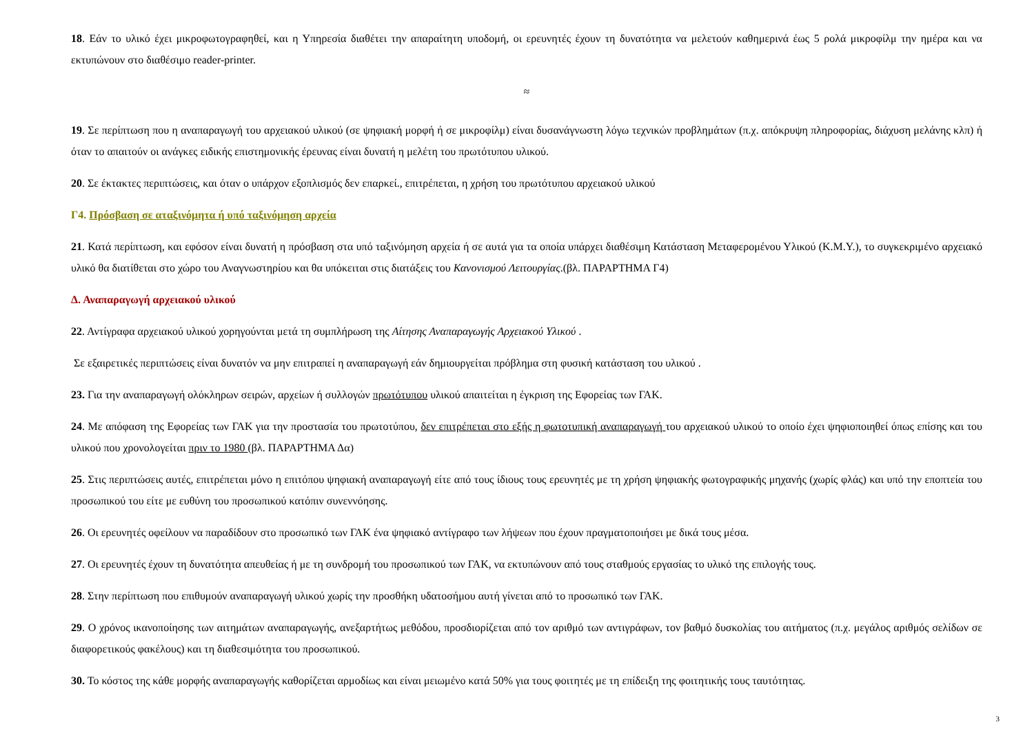18. Εάν το υλικό έχει μικροφωτογραφηθεί, και η Υπηρεσία διαθέτει την απαραίτητη υποδομή, οι ερευνητές έχουν τη δυνατότητα να μελετούν καθημερινά έως 5 ρολά μικροφίλμ την ημέρα και να εκτυπώνουν στο διαθέσιμο reader-printer.
≈
19. Σε περίπτωση που η αναπαραγωγή του αρχειακού υλικού (σε ψηφιακή μορφή ή σε μικροφίλμ) είναι δυσανάγνωστη λόγω τεχνικών προβλημάτων (π.χ. απόκρυψη πληροφορίας, διάχυση μελάνης κλπ) ή όταν το απαιτούν οι ανάγκες ειδικής επιστημονικής έρευνας είναι δυνατή η μελέτη του πρωτότυπου υλικού.
20. Σε έκτακτες περιπτώσεις, και όταν ο υπάρχον εξοπλισμός δεν επαρκεί., επιτρέπεται, η χρήση του πρωτότυπου αρχειακού υλικού
Γ4. Πρόσβαση σε αταξινόμητα ή υπό ταξινόμηση αρχεία
21. Κατά περίπτωση, και εφόσον είναι δυνατή η πρόσβαση στα υπό ταξινόμηση αρχεία ή σε αυτά για τα οποία υπάρχει διαθέσιμη Κατάσταση Μεταφερομένου Υλικού (Κ.Μ.Υ.), το συγκεκριμένο αρχειακό υλικό θα διατίθεται στο χώρο του Αναγνωστηρίου και θα υπόκειται στις διατάξεις του Κανονισμού Λειτουργίας.(βλ. ΠΑΡΑΡΤΗΜΑ Γ4)
Δ. Αναπαραγωγή αρχειακού υλικού
22. Αντίγραφα αρχειακού υλικού χορηγούνται μετά τη συμπλήρωση της Αίτησης Αναπαραγωγής Αρχειακού Υλικού .
Σε εξαιρετικές περιπτώσεις είναι δυνατόν να μην επιτραπεί η αναπαραγωγή εάν δημιουργείται πρόβλημα στη φυσική κατάσταση του υλικού .
23. Για την αναπαραγωγή ολόκληρων σειρών, αρχείων ή συλλογών πρωτότυπου υλικού απαιτείται η έγκριση της Εφορείας των ΓΑΚ.
24. Με απόφαση της Εφορείας των ΓΑΚ για την προστασία του πρωτοτύπου, δεν επιτρέπεται στο εξής η φωτοτυπική αναπαραγωγή του αρχειακού υλικού το οποίο έχει ψηφιοποιηθεί όπως επίσης και του υλικού που χρονολογείται πριν το 1980 (βλ. ΠΑΡΑΡΤΗΜΑ Δα)
25. Στις περιπτώσεις αυτές, επιτρέπεται μόνο η επιτόπου ψηφιακή αναπαραγωγή είτε από τους ίδιους τους ερευνητές με τη χρήση ψηφιακής φωτογραφικής μηχανής (χωρίς φλάς) και υπό την εποπτεία του προσωπικού του είτε με ευθύνη του προσωπικού κατόπιν συνεννόησης.
26. Οι ερευνητές οφείλουν να παραδίδουν στο προσωπικό των ΓΑΚ ένα ψηφιακό αντίγραφο των λήψεων που έχουν πραγματοποιήσει με δικά τους μέσα.
27. Οι ερευνητές έχουν τη δυνατότητα απευθείας ή με τη συνδρομή του προσωπικού των ΓΑΚ, να εκτυπώνουν από τους σταθμούς εργασίας το υλικό της επιλογής τους.
28. Στην περίπτωση που επιθυμούν αναπαραγωγή υλικού χωρίς την προσθήκη υδατοσήμου αυτή γίνεται από το προσωπικό των ΓΑΚ.
29. Ο χρόνος ικανοποίησης των αιτημάτων αναπαραγωγής, ανεξαρτήτως μεθόδου, προσδιορίζεται από τον αριθμό των αντιγράφων, τον βαθμό δυσκολίας του αιτήματος (π.χ. μεγάλος αριθμός σελίδων σε διαφορετικούς φακέλους) και τη διαθεσιμότητα του προσωπικού.
30. Το κόστος της κάθε μορφής αναπαραγωγής καθορίζεται αρμοδίως και είναι μειωμένο κατά 50% για τους φοιτητές με τη επίδειξη της φοιτητικής τους ταυτότητας.
3